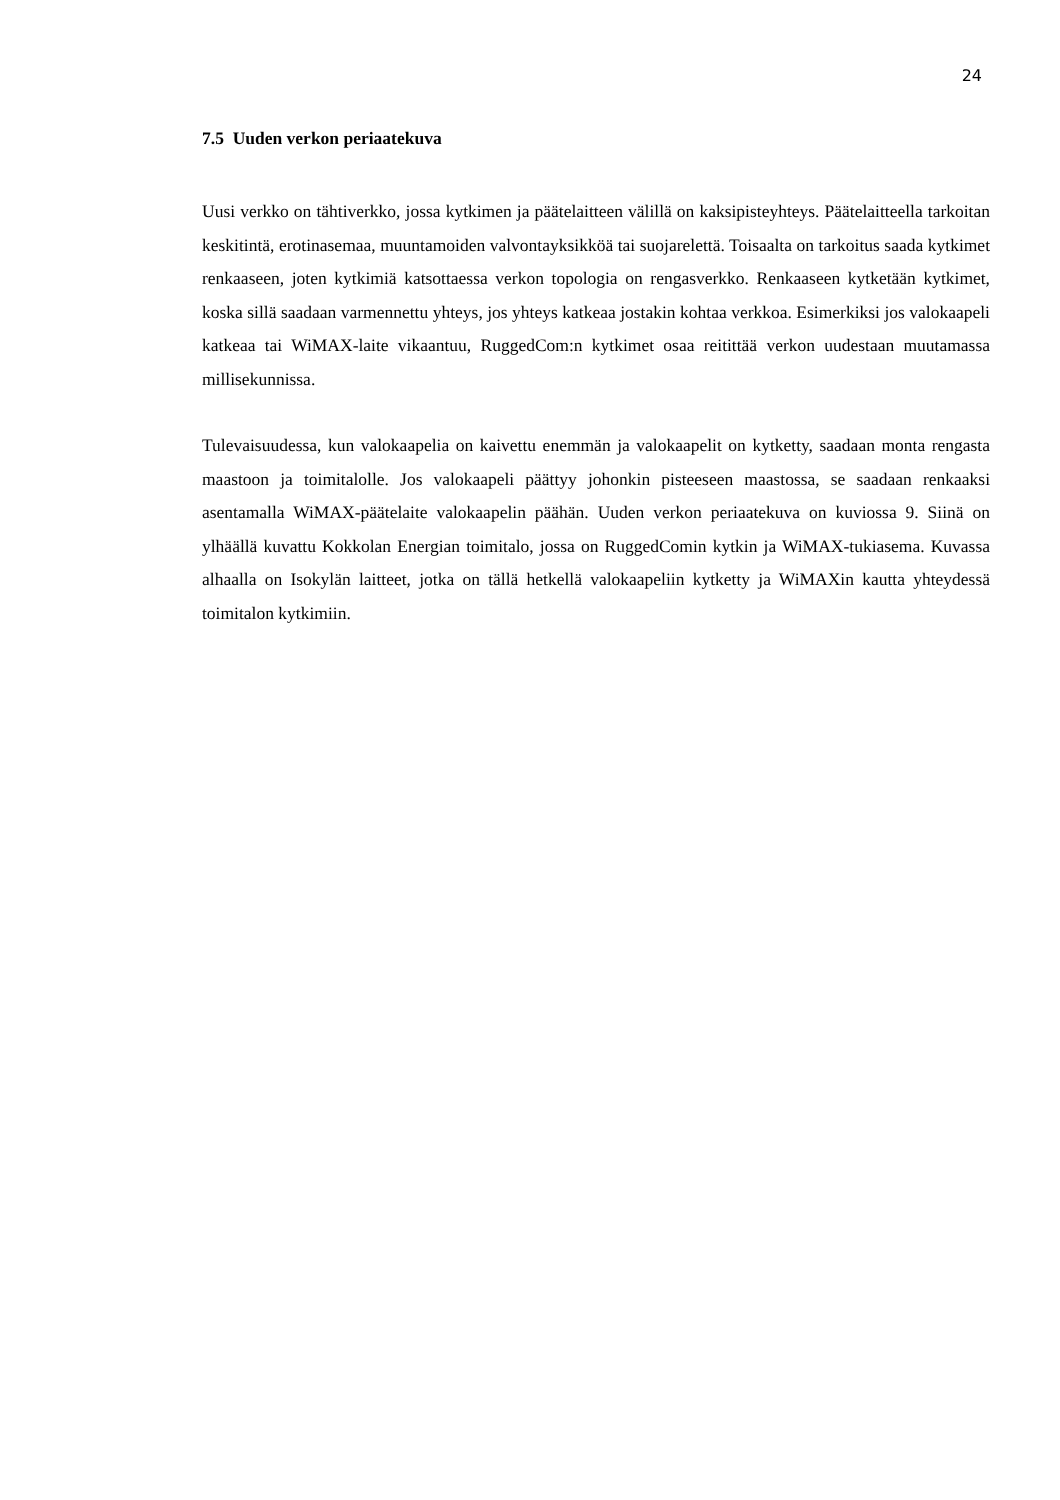24
7.5 Uuden verkon periaatekuva
Uusi verkko on tähtiverkko, jossa kytkimen ja päätelaitteen välillä on kaksipisteyhteys. Päätelaitteella tarkoitan keskitintä, erotinasemaa, muuntamoiden valvontayksikköä tai suojarelettä. Toisaalta on tarkoitus saada kytkimet renkaaseen, joten kytkimiä katsottaessa verkon topologia on rengasverkko. Renkaaseen kytketään kytkimet, koska sillä saadaan varmennettu yhteys, jos yhteys katkeaa jostakin kohtaa verkkoa. Esimerkiksi jos valokaapeli katkeaa tai WiMAX-laite vikaantuu, RuggedCom:n kytkimet osaa reitittää verkon uudestaan muutamassa millisekunnissa.
Tulevaisuudessa, kun valokaapelia on kaivettu enemmän ja valokaapelit on kytketty, saadaan monta rengasta maastoon ja toimitalolle. Jos valokaapeli päättyy johonkin pisteeseen maastossa, se saadaan renkaaksi asentamalla WiMAX-päätelaite valokaapelin päähän. Uuden verkon periaatekuva on kuviossa 9. Siinä on ylhäällä kuvattu Kokkolan Energian toimitalo, jossa on RuggedComin kytkin ja WiMAX-tukiasema. Kuvassa alhaalla on Isokylän laitteet, jotka on tällä hetkellä valokaapeliin kytketty ja WiMAXin kautta yhteydessä toimitalon kytkimiin.